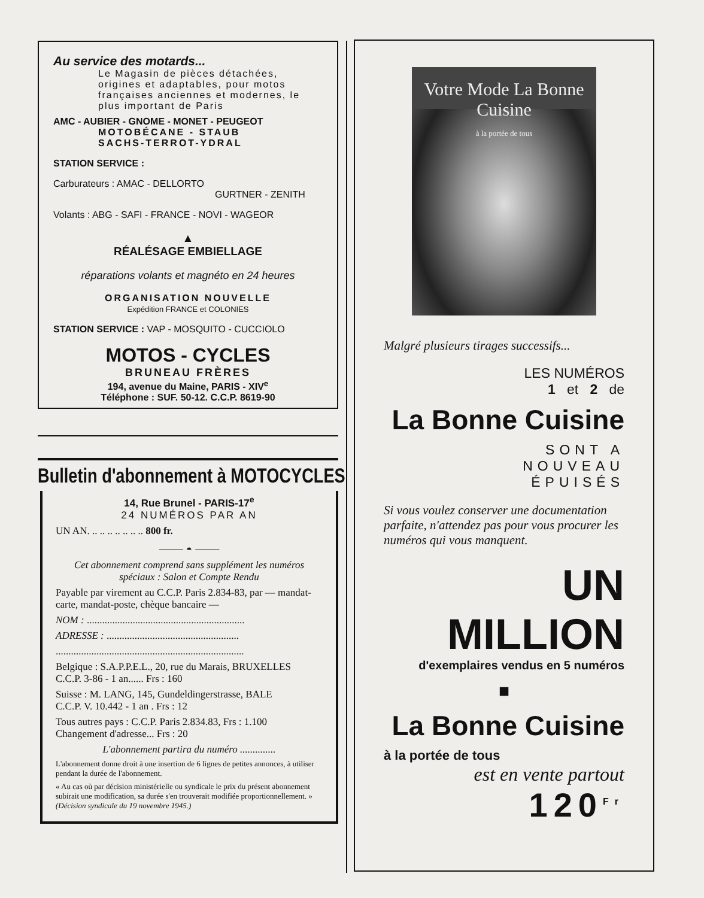Au service des motards...
Le Magasin de pièces détachées, origines et adaptables, pour motos françaises anciennes et modernes, le plus important de Paris
AMC - AUBIER - GNOME - MONET - PEUGEOT
MOTOBÉCANE - STAUB
SACHS-TERROT-YDRAL
STATION SERVICE :
Carburateurs : AMAC - DELLORTO
GURTNER - ZENITH
Volants : ABG - SAFI - FRANCE - NOVI - WAGEOR
▲
RÉALÉSAGE EMBIELLAGE
réparations volants et magnéto en 24 heures
ORGANISATION NOUVELLE
Expédition FRANCE et COLONIES
STATION SERVICE : VAP - MOSQUITO - CUCCIOLO
MOTOS - CYCLES
BRUNEAU FRÈRES
194, avenue du Maine, PARIS - XIV<sup>e</sup>
Téléphone : SUF. 50-12. C.C.P. 8619-90
Bulletin d'abonnement à MOTOCYCLES
14, Rue Brunel - PARIS-17<sup>e</sup>
24 NUMÉROS PAR AN
UN AN. .. .. .. .. .. .. .. 800 fr.
⸻ ◓ ⸻
Cet abonnement comprend sans supplément les numéros spéciaux : Salon et Compte Rendu
Payable par virement au C.C.P. Paris 2.834-83, par — mandat-carte, mandat-poste, chèque bancaire —
NOM : ..............................................................
ADRESSE : ....................................................
..........................................................................
Belgique : S.A.P.P.E.L., 20, rue du Marais, BRUXELLES
C.C.P. 3-86 - 1 an...... Frs : 160
Suisse : M. LANG, 145, Gundeldingerstrasse, BALE
C.C.P. V. 10.442 - 1 an . Frs : 12
Tous autres pays : C.C.P. Paris 2.834.83, Frs : 1.100
Changement d'adresse... Frs : 20
L'abonnement partira du numéro ..............
L'abonnement donne droit à une insertion de 6 lignes de petites annonces, à utiliser pendant la durée de l'abonnement.
« Au cas où par décision ministérielle ou syndicale le prix du présent abonnement subirait une modification, sa durée s'en trouverait modifiée proportionnellement. » (Décision syndicale du 19 novembre 1945.)
Votre Mode La Bonne Cuisine
à la portée de tous
Malgré plusieurs tirages successifs...
LES NUMÉROS
1 et 2 de
La Bonne Cuisine
SONT A
NOUVEAU
ÉPUISÉS
Si vous voulez conserver une documentation parfaite, n'attendez pas pour vous procurer les numéros qui vous manquent.
UN MILLION
d'exemplaires vendus en 5 numéros
■
La Bonne Cuisine
à la portée de tous
est en vente partout
120<sup>Fr</sup>